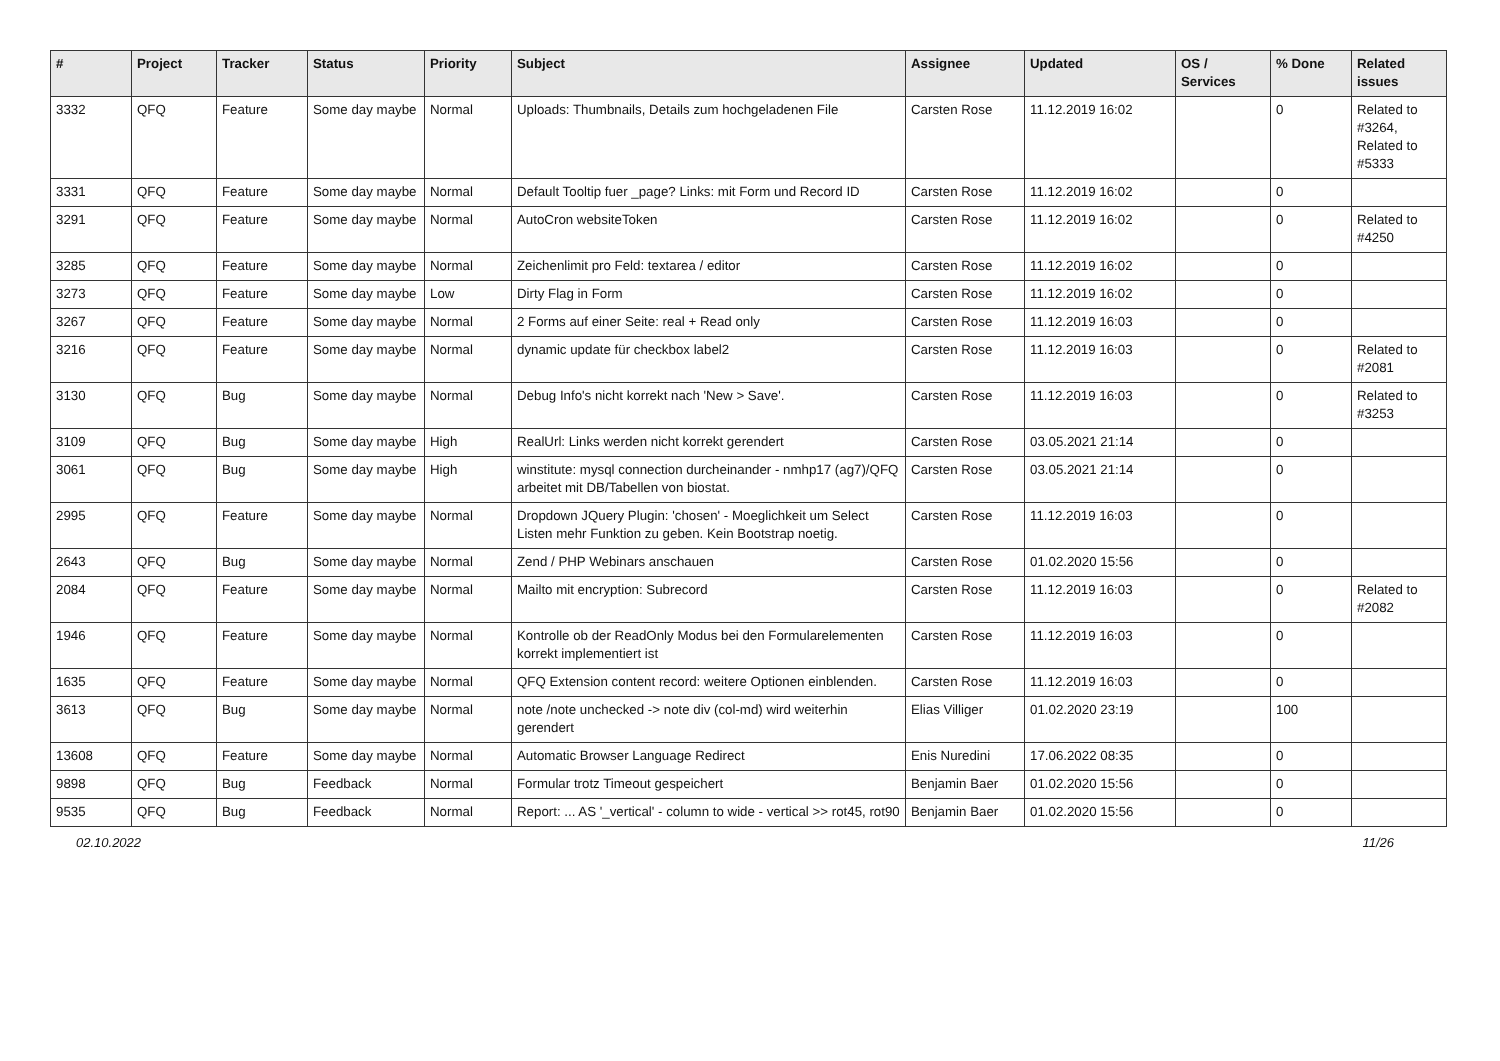| # | Project | Tracker | Status | Priority | Subject | Assignee | Updated | OS / Services | % Done | Related issues |
| --- | --- | --- | --- | --- | --- | --- | --- | --- | --- | --- |
| 3332 | QFQ | Feature | Some day maybe | Normal | Uploads: Thumbnails, Details zum hochgeladenen File | Carsten Rose | 11.12.2019 16:02 | | 0 | Related to #3264, Related to #5333 |
| 3331 | QFQ | Feature | Some day maybe | Normal | Default Tooltip fuer _page? Links: mit Form und Record ID | Carsten Rose | 11.12.2019 16:02 | | 0 | |
| 3291 | QFQ | Feature | Some day maybe | Normal | AutoCron websiteToken | Carsten Rose | 11.12.2019 16:02 | | 0 | Related to #4250 |
| 3285 | QFQ | Feature | Some day maybe | Normal | Zeichenlimit pro Feld: textarea / editor | Carsten Rose | 11.12.2019 16:02 | | 0 | |
| 3273 | QFQ | Feature | Some day maybe | Low | Dirty Flag in Form | Carsten Rose | 11.12.2019 16:02 | | 0 | |
| 3267 | QFQ | Feature | Some day maybe | Normal | 2 Forms auf einer Seite: real + Read only | Carsten Rose | 11.12.2019 16:03 | | 0 | |
| 3216 | QFQ | Feature | Some day maybe | Normal | dynamic update für checkbox label2 | Carsten Rose | 11.12.2019 16:03 | | 0 | Related to #2081 |
| 3130 | QFQ | Bug | Some day maybe | Normal | Debug Info's nicht korrekt nach 'New > Save'. | Carsten Rose | 11.12.2019 16:03 | | 0 | Related to #3253 |
| 3109 | QFQ | Bug | Some day maybe | High | RealUrl: Links werden nicht korrekt gerendert | Carsten Rose | 03.05.2021 21:14 | | 0 | |
| 3061 | QFQ | Bug | Some day maybe | High | winstitute: mysql connection durcheinander - nmhp17 (ag7)/QFQ arbeitet mit DB/Tabellen von biostat. | Carsten Rose | 03.05.2021 21:14 | | 0 | |
| 2995 | QFQ | Feature | Some day maybe | Normal | Dropdown JQuery Plugin: 'chosen' - Moeglichkeit um Select Listen mehr Funktion zu geben. Kein Bootstrap noetig. | Carsten Rose | 11.12.2019 16:03 | | 0 | |
| 2643 | QFQ | Bug | Some day maybe | Normal | Zend / PHP Webinars anschauen | Carsten Rose | 01.02.2020 15:56 | | 0 | |
| 2084 | QFQ | Feature | Some day maybe | Normal | Mailto mit encryption: Subrecord | Carsten Rose | 11.12.2019 16:03 | | 0 | Related to #2082 |
| 1946 | QFQ | Feature | Some day maybe | Normal | Kontrolle ob der ReadOnly Modus bei den Formularelementen korrekt implementiert ist | Carsten Rose | 11.12.2019 16:03 | | 0 | |
| 1635 | QFQ | Feature | Some day maybe | Normal | QFQ Extension content record: weitere Optionen einblenden. | Carsten Rose | 11.12.2019 16:03 | | 0 | |
| 3613 | QFQ | Bug | Some day maybe | Normal | note /note unchecked -> note div (col-md) wird weiterhin gerendert | Elias Villiger | 01.02.2020 23:19 | | 100 | |
| 13608 | QFQ | Feature | Some day maybe | Normal | Automatic Browser Language Redirect | Enis Nuredini | 17.06.2022 08:35 | | 0 | |
| 9898 | QFQ | Bug | Feedback | Normal | Formular trotz Timeout gespeichert | Benjamin Baer | 01.02.2020 15:56 | | 0 | |
| 9535 | QFQ | Bug | Feedback | Normal | Report: ... AS '_vertical' - column to wide - vertical >> rot45, rot90 | Benjamin Baer | 01.02.2020 15:56 | | 0 | |
02.10.2022 11/26